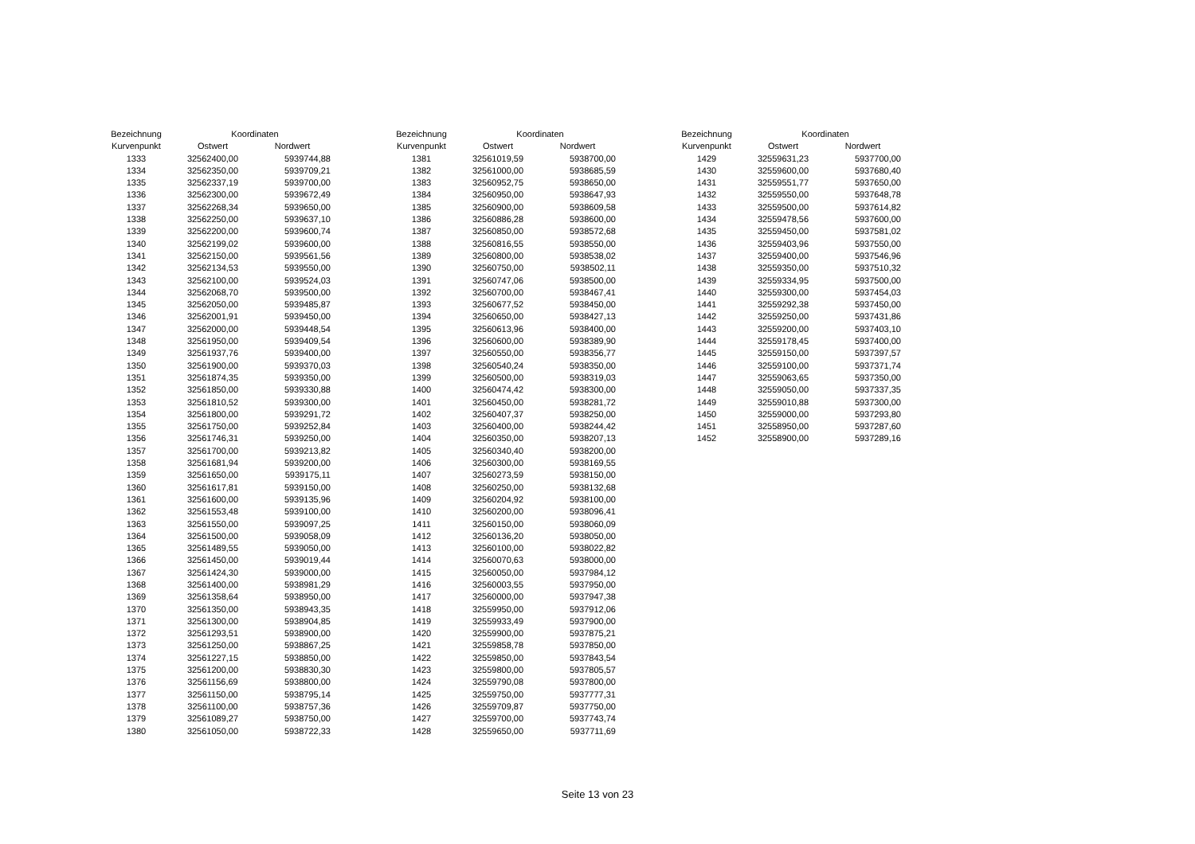| Bezeichnung | Koordinaten | |
| --- | --- | --- |
| Kurvenpunkt | Ostwert | Nordwert |
| 1333 | 32562400,00 | 5939744,88 |
| 1334 | 32562350,00 | 5939709,21 |
| 1335 | 32562337,19 | 5939700,00 |
| 1336 | 32562300,00 | 5939672,49 |
| 1337 | 32562268,34 | 5939650,00 |
| 1338 | 32562250,00 | 5939637,10 |
| 1339 | 32562200,00 | 5939600,74 |
| 1340 | 32562199,02 | 5939600,00 |
| 1341 | 32562150,00 | 5939561,56 |
| 1342 | 32562134,53 | 5939550,00 |
| 1343 | 32562100,00 | 5939524,03 |
| 1344 | 32562068,70 | 5939500,00 |
| 1345 | 32562050,00 | 5939485,87 |
| 1346 | 32562001,91 | 5939450,00 |
| 1347 | 32562000,00 | 5939448,54 |
| 1348 | 32561950,00 | 5939409,54 |
| 1349 | 32561937,76 | 5939400,00 |
| 1350 | 32561900,00 | 5939370,03 |
| 1351 | 32561874,35 | 5939350,00 |
| 1352 | 32561850,00 | 5939330,88 |
| 1353 | 32561810,52 | 5939300,00 |
| 1354 | 32561800,00 | 5939291,72 |
| 1355 | 32561750,00 | 5939252,84 |
| 1356 | 32561746,31 | 5939250,00 |
| 1357 | 32561700,00 | 5939213,82 |
| 1358 | 32561681,94 | 5939200,00 |
| 1359 | 32561650,00 | 5939175,11 |
| 1360 | 32561617,81 | 5939150,00 |
| 1361 | 32561600,00 | 5939135,96 |
| 1362 | 32561553,48 | 5939100,00 |
| 1363 | 32561550,00 | 5939097,25 |
| 1364 | 32561500,00 | 5939058,09 |
| 1365 | 32561489,55 | 5939050,00 |
| 1366 | 32561450,00 | 5939019,44 |
| 1367 | 32561424,30 | 5939000,00 |
| 1368 | 32561400,00 | 5938981,29 |
| 1369 | 32561358,64 | 5938950,00 |
| 1370 | 32561350,00 | 5938943,35 |
| 1371 | 32561300,00 | 5938904,85 |
| 1372 | 32561293,51 | 5938900,00 |
| 1373 | 32561250,00 | 5938867,25 |
| 1374 | 32561227,15 | 5938850,00 |
| 1375 | 32561200,00 | 5938830,30 |
| 1376 | 32561156,69 | 5938800,00 |
| 1377 | 32561150,00 | 5938795,14 |
| 1378 | 32561100,00 | 5938757,36 |
| 1379 | 32561089,27 | 5938750,00 |
| 1380 | 32561050,00 | 5938722,33 |
| Bezeichnung | Koordinaten | |
| --- | --- | --- |
| Kurvenpunkt | Ostwert | Nordwert |
| 1381 | 32561019,59 | 5938700,00 |
| 1382 | 32561000,00 | 5938685,59 |
| 1383 | 32560952,75 | 5938650,00 |
| 1384 | 32560950,00 | 5938647,93 |
| 1385 | 32560900,00 | 5938609,58 |
| 1386 | 32560886,28 | 5938600,00 |
| 1387 | 32560850,00 | 5938572,68 |
| 1388 | 32560816,55 | 5938550,00 |
| 1389 | 32560800,00 | 5938538,02 |
| 1390 | 32560750,00 | 5938502,11 |
| 1391 | 32560747,06 | 5938500,00 |
| 1392 | 32560700,00 | 5938467,41 |
| 1393 | 32560677,52 | 5938450,00 |
| 1394 | 32560650,00 | 5938427,13 |
| 1395 | 32560613,96 | 5938400,00 |
| 1396 | 32560600,00 | 5938389,90 |
| 1397 | 32560550,00 | 5938356,77 |
| 1398 | 32560540,24 | 5938350,00 |
| 1399 | 32560500,00 | 5938319,03 |
| 1400 | 32560474,42 | 5938300,00 |
| 1401 | 32560450,00 | 5938281,72 |
| 1402 | 32560407,37 | 5938250,00 |
| 1403 | 32560400,00 | 5938244,42 |
| 1404 | 32560350,00 | 5938207,13 |
| 1405 | 32560340,40 | 5938200,00 |
| 1406 | 32560300,00 | 5938169,55 |
| 1407 | 32560273,59 | 5938150,00 |
| 1408 | 32560250,00 | 5938132,68 |
| 1409 | 32560204,92 | 5938100,00 |
| 1410 | 32560200,00 | 5938096,41 |
| 1411 | 32560150,00 | 5938060,09 |
| 1412 | 32560136,20 | 5938050,00 |
| 1413 | 32560100,00 | 5938022,82 |
| 1414 | 32560070,63 | 5938000,00 |
| 1415 | 32560050,00 | 5937984,12 |
| 1416 | 32560003,55 | 5937950,00 |
| 1417 | 32560000,00 | 5937947,38 |
| 1418 | 32559950,00 | 5937912,06 |
| 1419 | 32559933,49 | 5937900,00 |
| 1420 | 32559900,00 | 5937875,21 |
| 1421 | 32559858,78 | 5937850,00 |
| 1422 | 32559850,00 | 5937843,54 |
| 1423 | 32559800,00 | 5937805,57 |
| 1424 | 32559790,08 | 5937800,00 |
| 1425 | 32559750,00 | 5937777,31 |
| 1426 | 32559709,87 | 5937750,00 |
| 1427 | 32559700,00 | 5937743,74 |
| 1428 | 32559650,00 | 5937711,69 |
| Bezeichnung | Koordinaten | |
| --- | --- | --- |
| Kurvenpunkt | Ostwert | Nordwert |
| 1429 | 32559631,23 | 5937700,00 |
| 1430 | 32559600,00 | 5937680,40 |
| 1431 | 32559551,77 | 5937650,00 |
| 1432 | 32559550,00 | 5937648,78 |
| 1433 | 32559500,00 | 5937614,82 |
| 1434 | 32559478,56 | 5937600,00 |
| 1435 | 32559450,00 | 5937581,02 |
| 1436 | 32559403,96 | 5937550,00 |
| 1437 | 32559400,00 | 5937546,96 |
| 1438 | 32559350,00 | 5937510,32 |
| 1439 | 32559334,95 | 5937500,00 |
| 1440 | 32559300,00 | 5937454,03 |
| 1441 | 32559292,38 | 5937450,00 |
| 1442 | 32559250,00 | 5937431,86 |
| 1443 | 32559200,00 | 5937403,10 |
| 1444 | 32559178,45 | 5937400,00 |
| 1445 | 32559150,00 | 5937397,57 |
| 1446 | 32559100,00 | 5937371,74 |
| 1447 | 32559063,65 | 5937350,00 |
| 1448 | 32559050,00 | 5937337,35 |
| 1449 | 32559010,88 | 5937300,00 |
| 1450 | 32559000,00 | 5937293,80 |
| 1451 | 32558950,00 | 5937287,60 |
| 1452 | 32558900,00 | 5937289,16 |
Seite 13 von 23